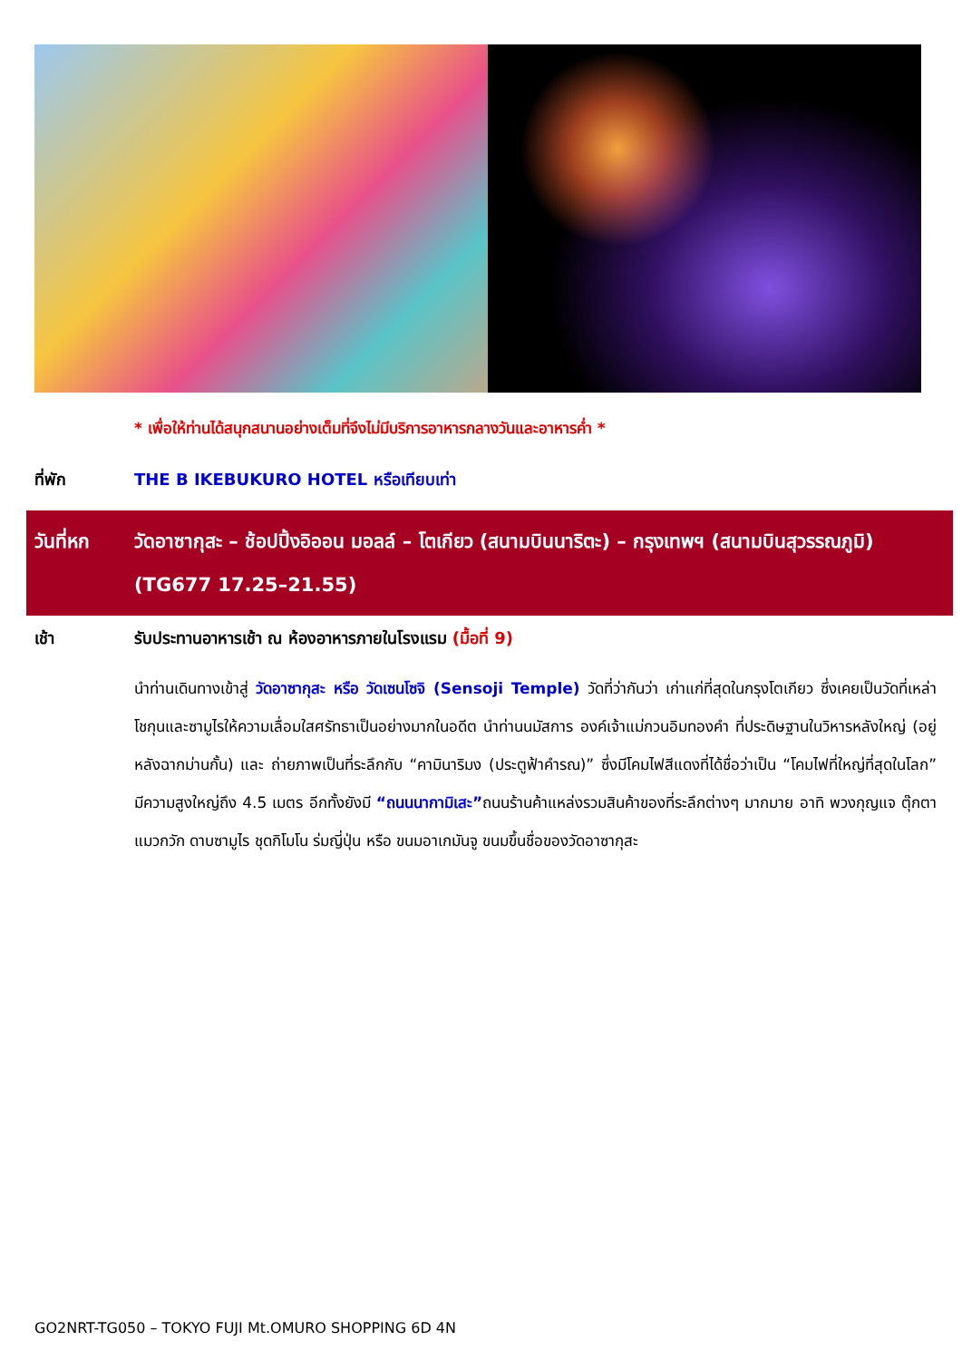* เพื่อให้ท่านได้สนุกสนานอย่างเต็มที่จึงไม่มีบริการอาหารกลางวันและอาหารค่ำ *
ที่พัก THE B IKEBUKURO HOTEL หรือเทียบเท่า
วันที่หก วัดอาซากุสะ – ช้อปปิ้งอิออน มอลล์ – โตเกียว (สนามบินนาริตะ) – กรุงเทพฯ (สนามบินสุวรรณภูมิ) (TG677 17.25–21.55)
เช้า รับประทานอาหารเช้า ณ ห้องอาหารภายในโรงแรม (มื้อที่ 9)
นำท่านเดินทางเข้าสู่ วัดอาซากุสะ หรือ วัดเซนโซจิ (Sensoji Temple) วัดที่ว่ากันว่า เก่าแก่ที่สุดในกรุงโตเกียว ซึ่งเคยเป็นวัดที่เหล่าโชกุนและซามูไรให้ความเลื่อมใสศรัทธาเป็นอย่างมากในอดีต นำท่านนมัสการ องค์เจ้าแม่กวนอิมทองคำ ที่ประดิษฐานในวิหารหลังใหญ่ (อยู่หลังฉากม่านกั้น) และ ถ่ายภาพเป็นที่ระลึกกับ “คามินาริมง (ประตูฟ้าคำรณ)” ซึ่งมีโคมไฟสีแดงที่ได้ชื่อว่าเป็น “โคมไฟที่ใหญ่ที่สุดในโลก” มีความสูงใหญ่ถึง 4.5 เมตร อีกทั้งยังมี “ถนนนากามิเสะ”ถนนร้านค้าแหล่งรวมสินค้าของที่ระลึกต่างๆ มากมาย อาทิ พวงกุญแจ ตุ๊กตาแมวกวัก ดาบซามูไร ชุดกิโมโน ร่มญี่ปุ่น หรือ ขนมอาเกมันจู ขนมขึ้นชื่อของวัดอาซากุสะ
GO2NRT-TG050 – TOKYO FUJI Mt.OMURO SHOPPING 6D 4N